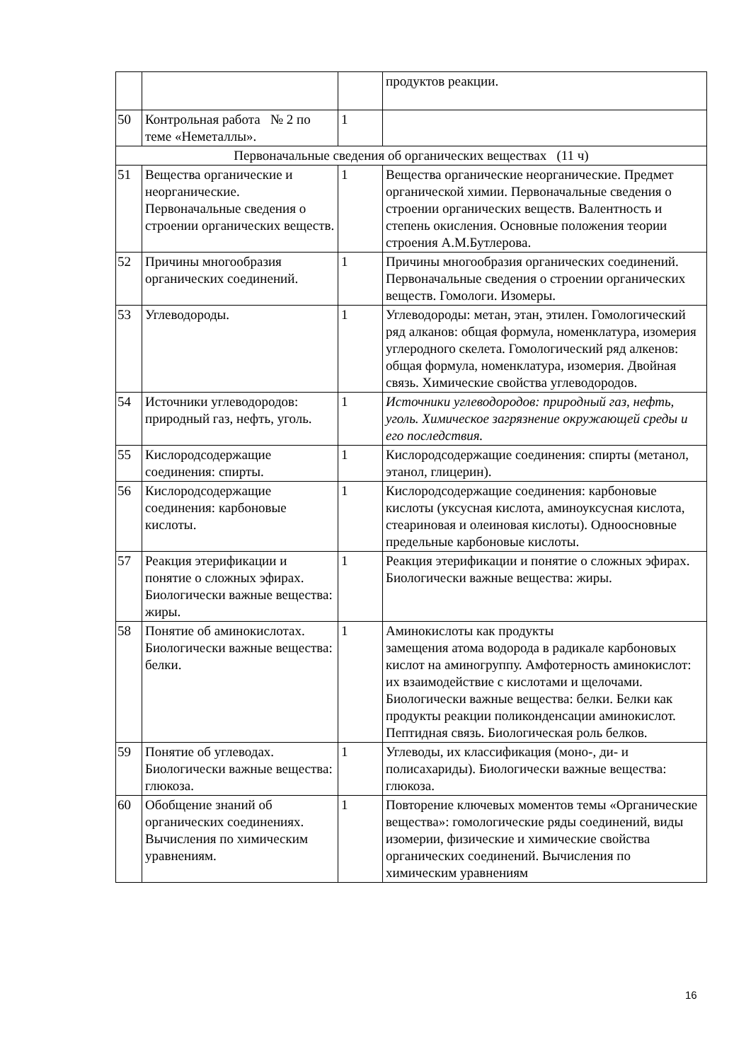| | | | продуктов реакции. |
| 50 | Контрольная работа № 2 по теме «Неметаллы». | 1 | |
| Первоначальные сведения об органических веществах (11 ч) | | | |
| 51 | Вещества органические и неорганические. Первоначальные сведения о строении органических веществ. | 1 | Вещества органические неорганические. Предмет органической химии. Первоначальные сведения о строении органических веществ. Валентность и степень окисления. Основные положения теории строения А.М.Бутлерова. |
| 52 | Причины многообразия органических соединений. | 1 | Причины многообразия органических соединений. Первоначальные сведения о строении органических веществ. Гомологи. Изомеры. |
| 53 | Углеводороды. | 1 | Углеводороды: метан, этан, этилен. Гомологический ряд алканов: общая формула, номенклатура, изомерия углеродного скелета. Гомологический ряд алкенов: общая формула, номенклатура, изомерия. Двойная связь. Химические свойства углеводородов. |
| 54 | Источники углеводородов: природный газ, нефть, уголь. | 1 | Источники углеводородов: природный газ, нефть, уголь. Химическое загрязнение окружающей среды и его последствия. |
| 55 | Кислородсодержащие соединения: спирты. | 1 | Кислородсодержащие соединения: спирты (метанол, этанол, глицерин). |
| 56 | Кислородсодержащие соединения: карбоновые кислоты. | 1 | Кислородсодержащие соединения: карбоновые кислоты (уксусная кислота, аминоуксусная кислота, стеариновая и олеиновая кислоты). Одноосновные предельные карбоновые кислоты. |
| 57 | Реакция этерификации и понятие о сложных эфирах. Биологически важные вещества: жиры. | 1 | Реакция этерификации и понятие о сложных эфирах. Биологически важные вещества: жиры. |
| 58 | Понятие об аминокислотах. Биологически важные вещества: белки. | 1 | Аминокислоты как продукты замещения атома водорода в радикале карбоновых кислот на аминогруппу. Амфотерность аминокислот: их взаимодействие с кислотами и щелочами. Биологически важные вещества: белки. Белки как продукты реакции поликонденсации аминокислот. Пептидная связь. Биологическая роль белков. |
| 59 | Понятие об углеводах. Биологически важные вещества: глюкоза. | 1 | Углеводы, их классификация (моно-, ди- и полисахариды). Биологически важные вещества: глюкоза. |
| 60 | Обобщение знаний об органических соединениях. Вычисления по химическим уравнениям. | 1 | Повторение ключевых моментов темы «Органические вещества»: гомологические ряды соединений, виды изомерии, физические и химические свойства органических соединений. Вычисления по химическим уравнениям |
16